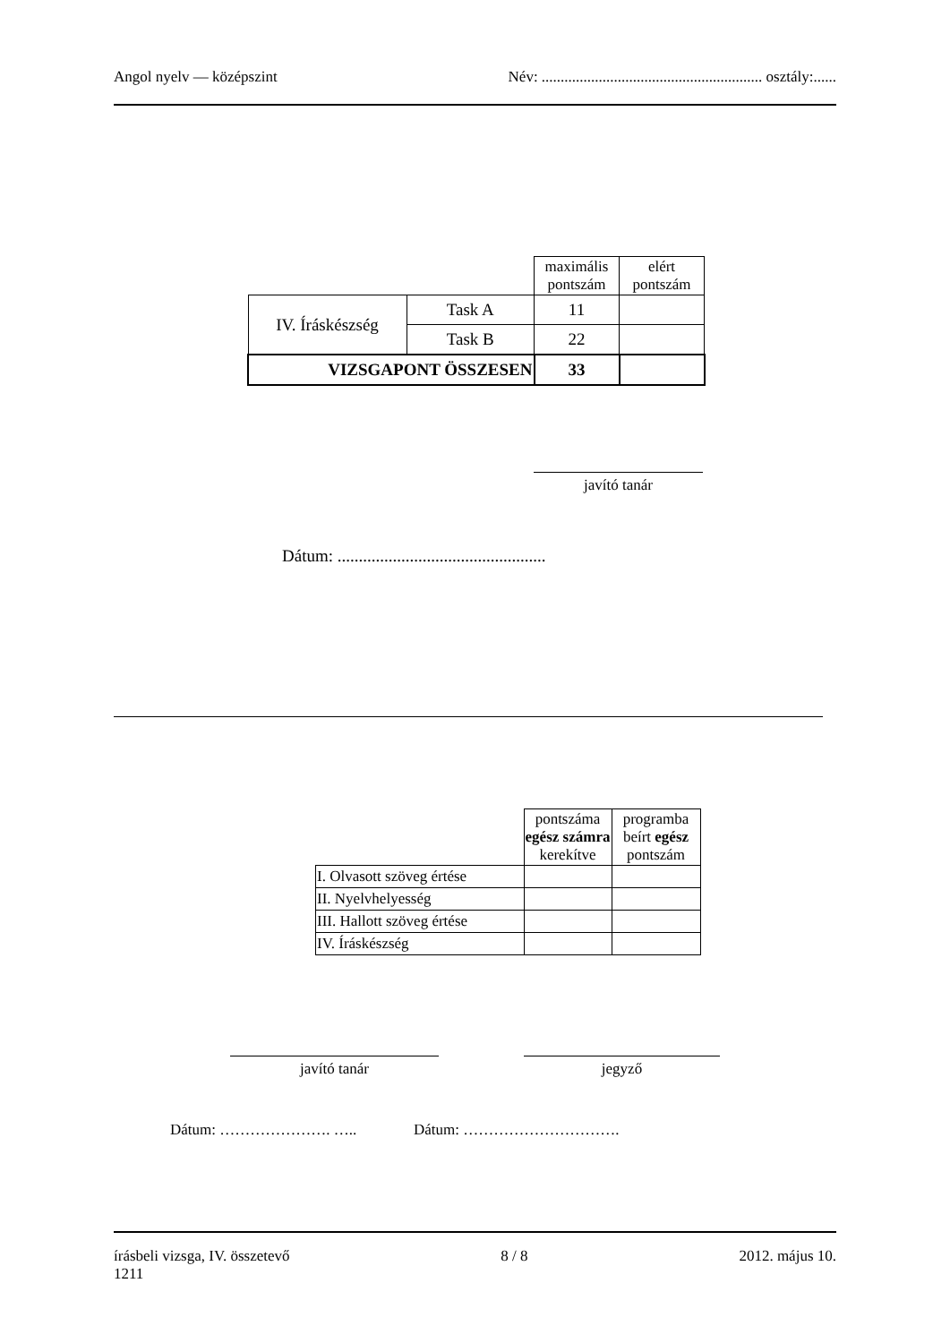Angol nyelv — középszint Név: .......................................................... osztály:......
| | | maximális pontszám | elért pontszám |
| IV. Íráskészség | Task A | 11 | |
| | Task B | 22 | |
| VIZSGAPONT ÖSSZESEN | | 33 | |
javító tanár
Dátum: .................................................
| | pontszáma egész számra kerekítve | programba beírt egész pontszám |
| I. Olvasott szöveg értése | | |
| II. Nyelvhelyesség | | |
| III. Hallott szöveg értése | | |
| IV. Íráskészség | | |
javító tanár jegyző
Dátum: …………………. ….. Dátum: ………………………….
írásbeli vizsga, IV. összetevő 8 / 8 2012. május 10.
1211